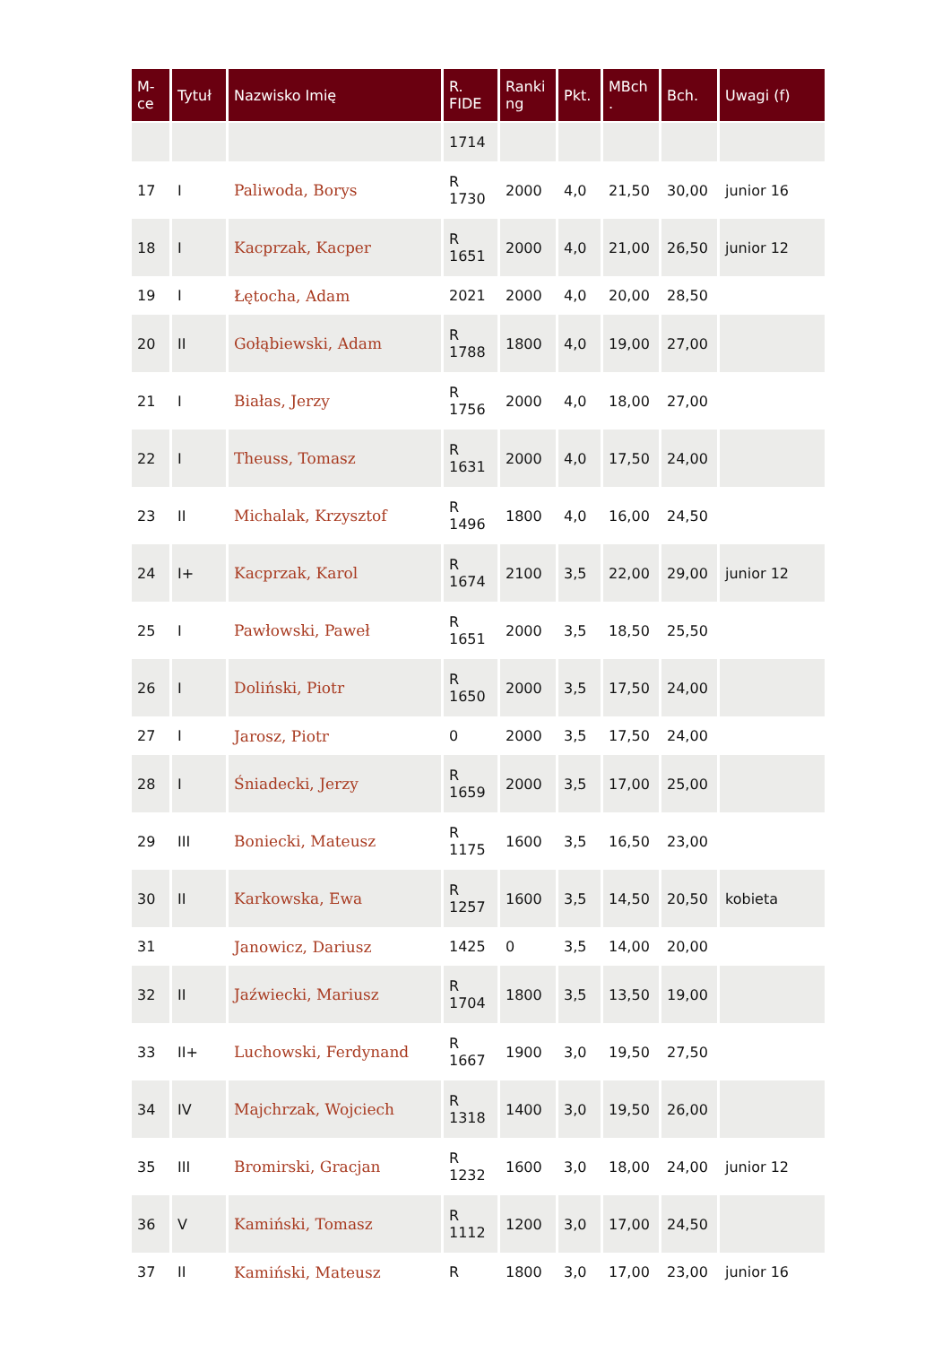| M- ce | Tytuł | Nazwisko Imię | R. FIDE | Ranki ng | Pkt. | MBch . | Bch. | Uwagi (f) |
| --- | --- | --- | --- | --- | --- | --- | --- | --- |
| | | | 1714 | | | | | |
| 17 | I | Paliwoda, Borys | R 1730 | 2000 | 4,0 | 21,50 | 30,00 | junior 16 |
| 18 | I | Kacprzak, Kacper | R 1651 | 2000 | 4,0 | 21,00 | 26,50 | junior 12 |
| 19 | I | Łętocha, Adam | 2021 | 2000 | 4,0 | 20,00 | 28,50 | |
| 20 | II | Gołąbiewski, Adam | R 1788 | 1800 | 4,0 | 19,00 | 27,00 | |
| 21 | I | Białas, Jerzy | R 1756 | 2000 | 4,0 | 18,00 | 27,00 | |
| 22 | I | Theuss, Tomasz | R 1631 | 2000 | 4,0 | 17,50 | 24,00 | |
| 23 | II | Michalak, Krzysztof | R 1496 | 1800 | 4,0 | 16,00 | 24,50 | |
| 24 | I+ | Kacprzak, Karol | R 1674 | 2100 | 3,5 | 22,00 | 29,00 | junior 12 |
| 25 | I | Pawłowski, Paweł | R 1651 | 2000 | 3,5 | 18,50 | 25,50 | |
| 26 | I | Doliński, Piotr | R 1650 | 2000 | 3,5 | 17,50 | 24,00 | |
| 27 | I | Jarosz, Piotr | 0 | 2000 | 3,5 | 17,50 | 24,00 | |
| 28 | I | Śniadecki, Jerzy | R 1659 | 2000 | 3,5 | 17,00 | 25,00 | |
| 29 | III | Boniecki, Mateusz | R 1175 | 1600 | 3,5 | 16,50 | 23,00 | |
| 30 | II | Karkowska, Ewa | R 1257 | 1600 | 3,5 | 14,50 | 20,50 | kobieta |
| 31 | | Janowicz, Dariusz | 1425 | 0 | 3,5 | 14,00 | 20,00 | |
| 32 | II | Jaźwiecki, Mariusz | R 1704 | 1800 | 3,5 | 13,50 | 19,00 | |
| 33 | II+ | Luchowski, Ferdynand | R 1667 | 1900 | 3,0 | 19,50 | 27,50 | |
| 34 | IV | Majchrzak, Wojciech | R 1318 | 1400 | 3,0 | 19,50 | 26,00 | |
| 35 | III | Bromirski, Gracjan | R 1232 | 1600 | 3,0 | 18,00 | 24,00 | junior 12 |
| 36 | V | Kamiński, Tomasz | R 1112 | 1200 | 3,0 | 17,00 | 24,50 | |
| 37 | II | Kamiński, Mateusz | R | 1800 | 3,0 | 17,00 | 23,00 | junior 16 |